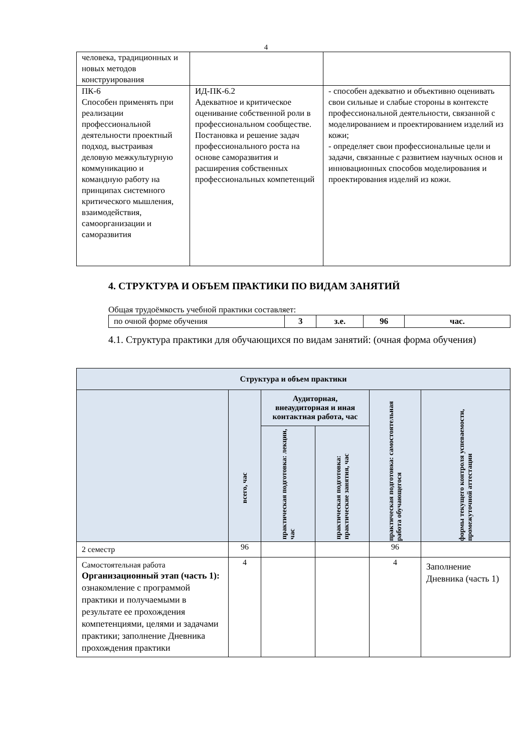4
| человека, традиционных и новых методов конструирования | | |
| ПК-6 Способен применять при реализации профессиональной деятельности проектный подход, выстраивая деловую межкультурную коммуникацию и командную работу на принципах системного критического мышления, взаимодействия, самоорганизации и саморазвития | ИД-ПК-6.2 Адекватное и критическое оценивание собственной роли в профессиональном сообществе. Постановка и решение задач профессионального роста на основе саморазвития и расширения собственных профессиональных компетенций | - способен адекватно и объективно оценивать свои сильные и слабые стороны в контексте профессиональной деятельности, связанной с моделированием и проектированием изделий из кожи; - определяет свои профессиональные цели и задачи, связанные с развитием научных основ и инновационных способов моделирования и проектирования изделий из кожи. |
4. СТРУКТУРА И ОБЪЕМ ПРАКТИКИ ПО ВИДАМ ЗАНЯТИЙ
Общая трудоёмкость учебной практики составляет:
| по очной форме обучения | 3 | з.е. | 96 | час. |
4.1. Структура практики для обучающихся по видам занятий: (очная форма обучения)
| Структура и объем практики | | | | | |
| --- | --- | --- | --- | --- | --- |
| | всего, час | Аудиторная, внеаудиторная и иная контактная работа, час | | практическая подготовка: самостоятельная работа обучающегося | формы текущего контроля успеваемости, промежуточной аттестации |
| | | практическая подготовка: лекции, час | практическая подготовка: практические занятия, час | | |
| 2 семестр | 96 | | | 96 | |
| Самостоятельная работа Организационный этап (часть 1): ознакомление с программой практики и получаемыми в результате ее прохождения компетенциями, целями и задачами практики; заполнение Дневника прохождения практики | 4 | | | 4 | Заполнение Дневника (часть 1) |